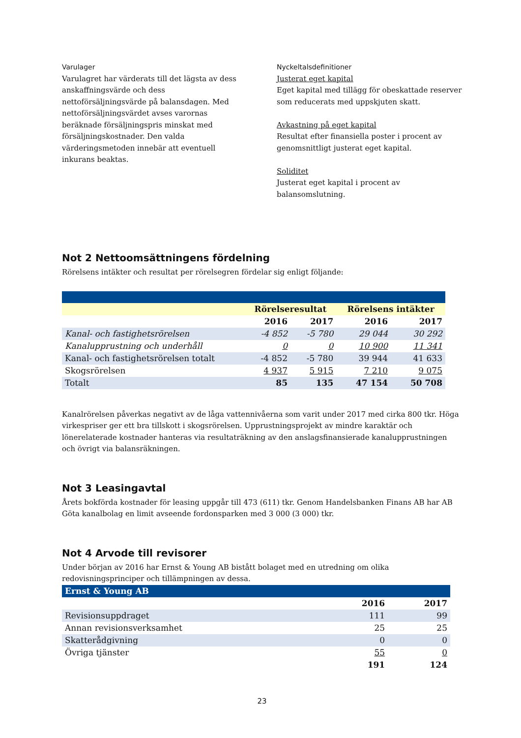Varulager
Varulagret har värderats till det lägsta av dess anskaffningsvärde och dess nettoförsäljningsvärde på balansdagen. Med nettoförsäljningsvärdet avses varornas beräknade försäljningspris minskat med försäljningskostnader. Den valda värderingsmetoden innebär att eventuell inkurans beaktas.
Nyckeltalsdefinitioner
Justerat eget kapital
Eget kapital med tillägg för obeskattade reserver som reducerats med uppskjuten skatt.
Avkastning på eget kapital
Resultat efter finansiella poster i procent av genomsnittligt justerat eget kapital.
Soliditet
Justerat eget kapital i procent av balansomslutning.
Not 2 Nettoomsättningens fördelning
Rörelsens intäkter och resultat per rörelsegren fördelar sig enligt följande:
| | Rörelseresultat | | Rörelsens intäkter | |
| --- | --- | --- | --- | --- |
| | 2016 | 2017 | 2016 | 2017 |
| Kanal- och fastighetsrörelsen | -4 852 | -5 780 | 29 044 | 30 292 |
| Kanalupprustning och underhåll | 0 | 0 | 10 900 | 11 341 |
| Kanal- och fastighetsrörelsen totalt | -4 852 | -5 780 | 39 944 | 41 633 |
| Skogsrörelsen | 4 937 | 5 915 | 7 210 | 9 075 |
| Totalt | 85 | 135 | 47 154 | 50 708 |
Kanalrörelsen påverkas negativt av de låga vattennivåerna som varit under 2017 med cirka 800 tkr. Höga virkespriser ger ett bra tillskott i skogsrörelsen. Upprustningsprojekt av mindre karaktär och lönerelaterade kostnader hanteras via resultaträkning av den anslagsfinansierade kanalupprustningen och övrigt via balansräkningen.
Not 3 Leasingavtal
Årets bokförda kostnader för leasing uppgår till 473 (611) tkr. Genom Handelsbanken Finans AB har AB Göta kanalbolag en limit avseende fordonsparken med 3 000 (3 000) tkr.
Not 4 Arvode till revisorer
Under början av 2016 har Ernst & Young AB bistått bolaget med en utredning om olika redovisningsprinciper och tillämpningen av dessa.
| Ernst & Young AB | | |
| | 2016 | 2017 |
| Revisionsuppdraget | 111 | 99 |
| Annan revisionsverksamhet | 25 | 25 |
| Skatterådgivning | 0 | 0 |
| Övriga tjänster | 55 | 0 |
| | 191 | 124 |
23